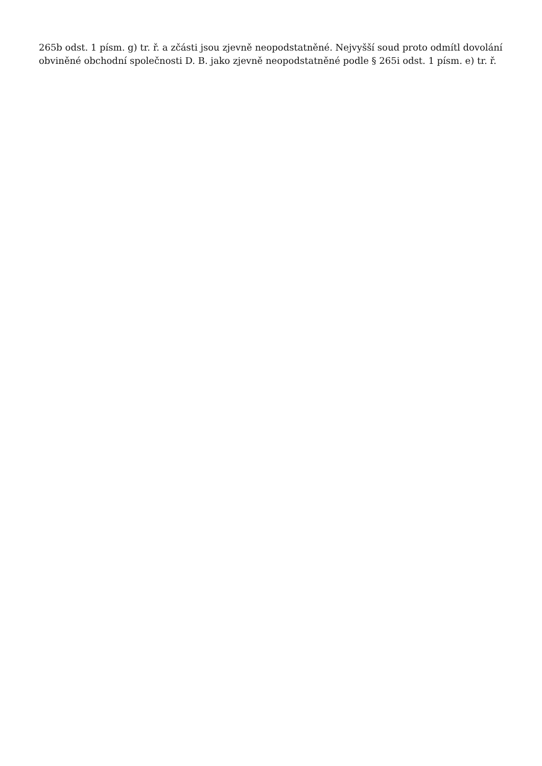265b odst. 1 písm. g) tr. ř. a zčásti jsou zjevně neopodstatněné. Nejvyšší soud proto odmítl dovolání obviněné obchodní společnosti D. B. jako zjevně neopodstatněné podle § 265i odst. 1 písm. e) tr. ř.